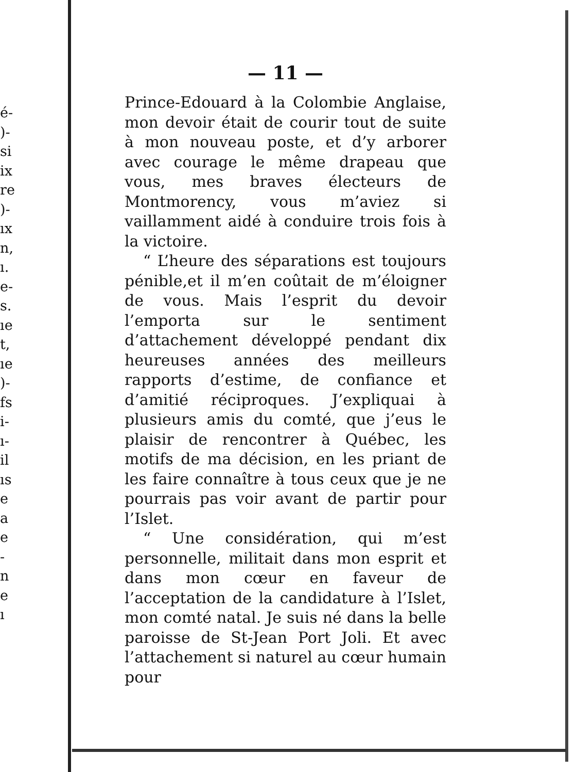é-
)-
si
ix
re
)-
ıx
n,
ı.
e-
s.
ıe
t,
ıe
)-
fs
i-
ı-
il
ıs
e
a
e
-
n
e
ı
— 11 —
Prince-Edouard à la Colombie Anglaise, mon devoir était de courir tout de suite à mon nouveau poste, et d’y arborer avec courage le même drapeau que vous, mes braves électeurs de Montmorency, vous m’aviez si vaillamment aidé à conduire trois fois à la victoire.
“ L’heure des séparations est toujours pénible,et il m’en coûtait de m’éloigner de vous. Mais l’esprit du devoir l’emporta sur le sentiment d’attachement développé pendant dix heureuses années des meilleurs rapports d’estime, de confiance et d’amitié réciproques. J’expliquai à plusieurs amis du comté, que j’eus le plaisir de rencontrer à Québec, les motifs de ma décision, en les priant de les faire connaître à tous ceux que je ne pourrais pas voir avant de partir pour l’Islet.
“ Une considération, qui m’est personnelle, militait dans mon esprit et dans mon cœur en faveur de l’acceptation de la candidature à l’Islet, mon comté natal. Je suis né dans la belle paroisse de St-Jean Port Joli. Et avec l’attachement si naturel au cœur humain pour